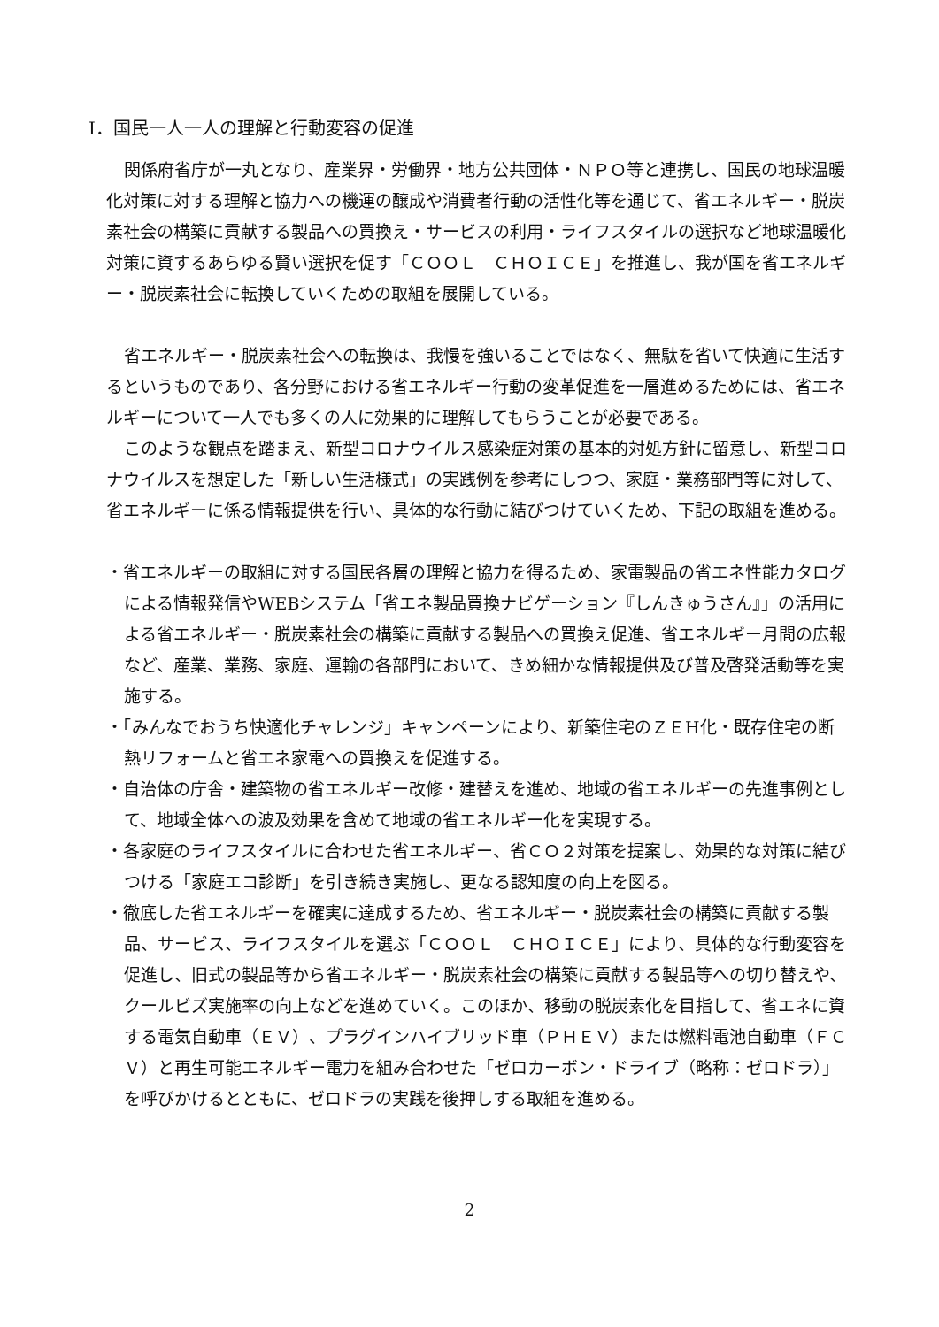Ⅰ．国民一人一人の理解と行動変容の促進
関係府省庁が一丸となり、産業界・労働界・地方公共団体・ＮＰＯ等と連携し、国民の地球温暖化対策に対する理解と協力への機運の醸成や消費者行動の活性化等を通じて、省エネルギー・脱炭素社会の構築に貢献する製品への買換え・サービスの利用・ライフスタイルの選択など地球温暖化対策に資するあらゆる賢い選択を促す「ＣＯＯＬ　ＣＨＯＩＣＥ」を推進し、我が国を省エネルギー・脱炭素社会に転換していくための取組を展開している。
省エネルギー・脱炭素社会への転換は、我慢を強いることではなく、無駄を省いて快適に生活するというものであり、各分野における省エネルギー行動の変革促進を一層進めるためには、省エネルギーについて一人でも多くの人に効果的に理解してもらうことが必要である。
このような観点を踏まえ、新型コロナウイルス感染症対策の基本的対処方針に留意し、新型コロナウイルスを想定した「新しい生活様式」の実践例を参考にしつつ、家庭・業務部門等に対して、省エネルギーに係る情報提供を行い、具体的な行動に結びつけていくため、下記の取組を進める。
・省エネルギーの取組に対する国民各層の理解と協力を得るため、家電製品の省エネ性能カタログによる情報発信やWEBシステム「省エネ製品買換ナビゲーション『しんきゅうさん』」の活用による省エネルギー・脱炭素社会の構築に貢献する製品への買換え促進、省エネルギー月間の広報など、産業、業務、家庭、運輸の各部門において、きめ細かな情報提供及び普及啓発活動等を実施する。
・「みんなでおうち快適化チャレンジ」キャンペーンにより、新築住宅のＺＥH化・既存住宅の断熱リフォームと省エネ家電への買換えを促進する。
・自治体の庁舎・建築物の省エネルギー改修・建替えを進め、地域の省エネルギーの先進事例として、地域全体への波及効果を含めて地域の省エネルギー化を実現する。
・各家庭のライフスタイルに合わせた省エネルギー、省ＣＯ２対策を提案し、効果的な対策に結びつける「家庭エコ診断」を引き続き実施し、更なる認知度の向上を図る。
・徹底した省エネルギーを確実に達成するため、省エネルギー・脱炭素社会の構築に貢献する製品、サービス、ライフスタイルを選ぶ「ＣＯＯＬ　ＣＨＯＩＣＥ」により、具体的な行動変容を促進し、旧式の製品等から省エネルギー・脱炭素社会の構築に貢献する製品等への切り替えや、クールビズ実施率の向上などを進めていく。このほか、移動の脱炭素化を目指して、省エネに資する電気自動車（ＥＶ）、プラグインハイブリッド車（ＰＨＥＶ）または燃料電池自動車（ＦＣＶ）と再生可能エネルギー電力を組み合わせた「ゼロカーボン・ドライブ（略称：ゼロドラ）」を呼びかけるとともに、ゼロドラの実践を後押しする取組を進める。
2